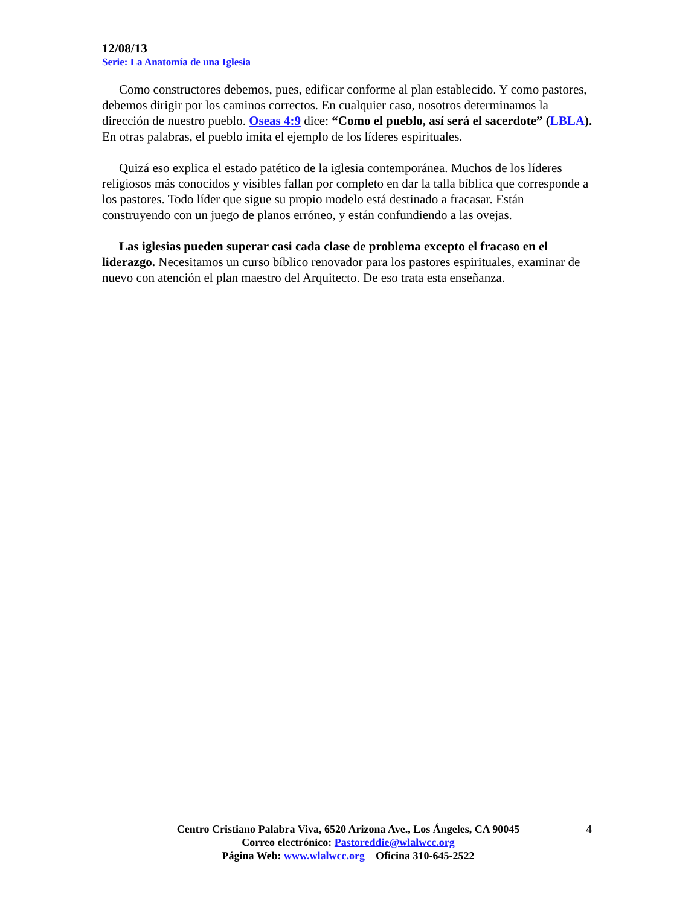12/08/13
Serie: La Anatomía de una Iglesia
Como constructores debemos, pues, edificar conforme al plan establecido. Y como pastores, debemos dirigir por los caminos correctos. En cualquier caso, nosotros determinamos la dirección de nuestro pueblo. Oseas 4:9 dice: “Como el pueblo, así será el sacerdote” (LBLA). En otras palabras, el pueblo imita el ejemplo de los líderes espirituales.
Quizá eso explica el estado patético de la iglesia contemporánea. Muchos de los líderes religiosos más conocidos y visibles fallan por completo en dar la talla bíblica que corresponde a los pastores. Todo líder que sigue su propio modelo está destinado a fracasar. Están construyendo con un juego de planos erróneo, y están confundiendo a las ovejas.
Las iglesias pueden superar casi cada clase de problema excepto el fracaso en el liderazgo. Necesitamos un curso bíblico renovador para los pastores espirituales, examinar de nuevo con atención el plan maestro del Arquitecto. De eso trata esta enseñanza.
Centro Cristiano Palabra Viva, 6520 Arizona Ave., Los Ángeles, CA 90045
Correo electrónico: Pastoreddie@wlalwcc.org
Página Web: www.wlalwcc.org Oficina 310-645-2522
4